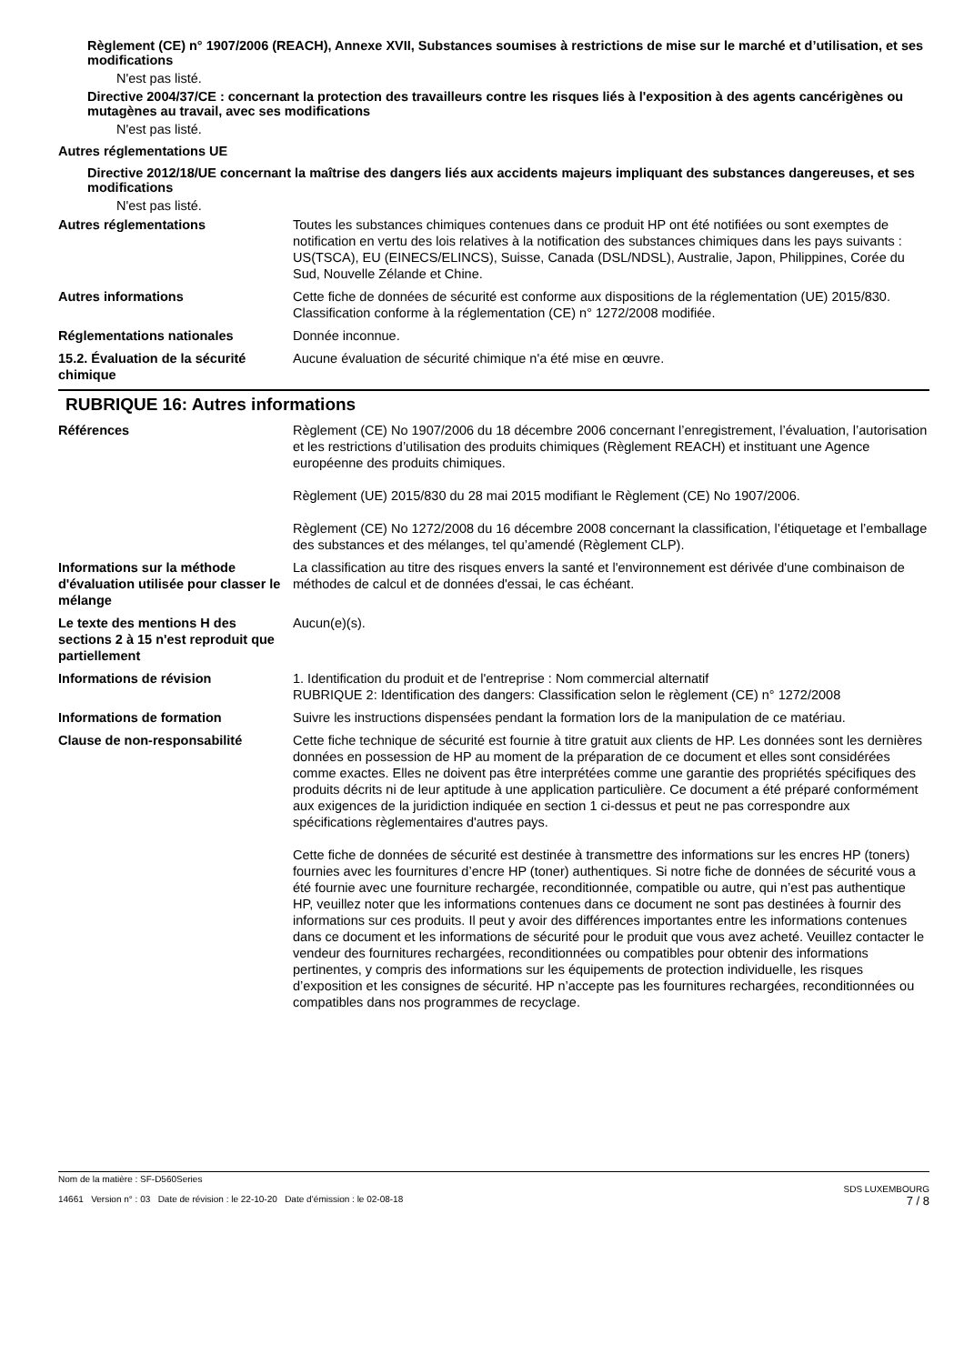Règlement (CE) n° 1907/2006 (REACH), Annexe XVII, Substances soumises à restrictions de mise sur le marché et d’utilisation, et ses modifications
N'est pas listé.
Directive 2004/37/CE : concernant la protection des travailleurs contre les risques liés à l'exposition à des agents cancérigènes ou mutagènes au travail, avec ses modifications
N'est pas listé.
Autres réglementations UE
Directive 2012/18/UE concernant la maîtrise des dangers liés aux accidents majeurs impliquant des substances dangereuses, et ses modifications
N'est pas listé.
Autres réglementations Toutes les substances chimiques contenues dans ce produit HP ont été notifiées ou sont exemptes de notification en vertu des lois relatives à la notification des substances chimiques dans les pays suivants : US(TSCA), EU (EINECS/ELINCS), Suisse, Canada (DSL/NDSL), Australie, Japon, Philippines, Corée du Sud, Nouvelle Zélande et Chine.
Autres informations Cette fiche de données de sécurité est conforme aux dispositions de la réglementation (UE) 2015/830. Classification conforme à la réglementation (CE) n° 1272/2008 modifiée.
Réglementations nationales Donnée inconnue.
15.2. Évaluation de la sécurité chimique
Aucune évaluation de sécurité chimique n'a été mise en œuvre.
RUBRIQUE 16: Autres informations
Références Règlement (CE) No 1907/2006 du 18 décembre 2006 concernant l’enregistrement, l’évaluation, l’autorisation et les restrictions d’utilisation des produits chimiques (Règlement REACH) et instituant une Agence européenne des produits chimiques.
Règlement (UE) 2015/830 du 28 mai 2015 modifiant le Règlement (CE) No 1907/2006.
Règlement (CE) No 1272/2008 du 16 décembre 2008 concernant la classification, l’étiquetage et l’emballage des substances et des mélanges, tel qu’amendé (Règlement CLP).
Informations sur la méthode d'évaluation utilisée pour classer le mélange
La classification au titre des risques envers la santé et l'environnement est dérivée d'une combinaison de méthodes de calcul et de données d'essai, le cas échéant.
Le texte des mentions H des sections 2 à 15 n'est reproduit que partiellement
Aucun(e)(s).
Informations de révision 1. Identification du produit et de l'entreprise : Nom commercial alternatif
RUBRIQUE 2: Identification des dangers: Classification selon le règlement (CE) n° 1272/2008
Informations de formation Suivre les instructions dispensées pendant la formation lors de la manipulation de ce matériau.
Clause de non-responsabilité Cette fiche technique de sécurité est fournie à titre gratuit aux clients de HP. Les données sont les dernières données en possession de HP au moment de la préparation de ce document et elles sont considérées comme exactes. Elles ne doivent pas être interprétées comme une garantie des propriétés spécifiques des produits décrits ni de leur aptitude à une application particulière. Ce document a été préparé conformément aux exigences de la juridiction indiquée en section 1 ci-dessus et peut ne pas correspondre aux spécifications règlementaires d'autres pays.
Cette fiche de données de sécurité est destinée à transmettre des informations sur les encres HP (toners) fournies avec les fournitures d’encre HP (toner) authentiques. Si notre fiche de données de sécurité vous a été fournie avec une fourniture rechargée, reconditionnée, compatible ou autre, qui n’est pas authentique HP, veuillez noter que les informations contenues dans ce document ne sont pas destinées à fournir des informations sur ces produits. Il peut y avoir des différences importantes entre les informations contenues dans ce document et les informations de sécurité pour le produit que vous avez acheté. Veuillez contacter le vendeur des fournitures rechargées, reconditionnées ou compatibles pour obtenir des informations pertinentes, y compris des informations sur les équipements de protection individuelle, les risques d’exposition et les consignes de sécurité. HP n’accepte pas les fournitures rechargées, reconditionnées ou compatibles dans nos programmes de recyclage.
Nom de la matière : SF-D560Series
14661 Version n° : 03 Date de révision : le 22-10-20 Date d’émission : le 02-08-18
SDS LUXEMBOURG
7 / 8